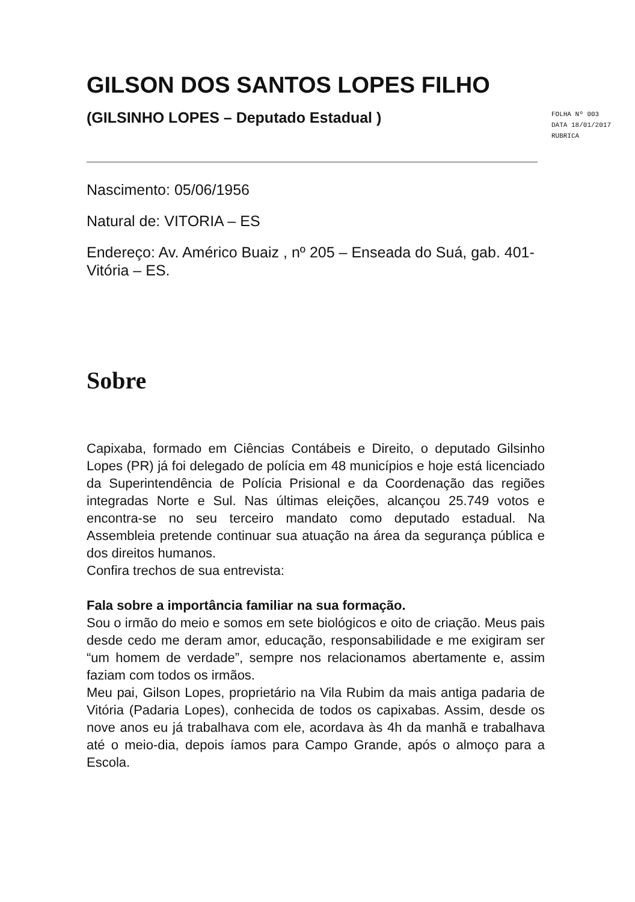GILSON DOS SANTOS LOPES FILHO
(GILSINHO LOPES – Deputado Estadual )
FOLHA Nº 003
DATA 18/01/2017
RUBRICA
Nascimento: 05/06/1956
Natural de: VITORIA – ES
Endereço: Av. Américo Buaiz , nº 205 – Enseada do Suá, gab. 401- Vitória – ES.
Sobre
Capixaba, formado em Ciências Contábeis e Direito, o deputado Gilsinho Lopes (PR) já foi delegado de polícia em 48 municípios e hoje está licenciado da Superintendência de Polícia Prisional e da Coordenação das regiões integradas Norte e Sul. Nas últimas eleições, alcançou 25.749 votos e encontra-se no seu terceiro mandato como deputado estadual. Na Assembleia pretende continuar sua atuação na área da segurança pública e dos direitos humanos.
Confira trechos de sua entrevista:
Fala sobre a importância familiar na sua formação.
Sou o irmão do meio e somos em sete biológicos e oito de criação. Meus pais desde cedo me deram amor, educação, responsabilidade e me exigiram ser “um homem de verdade”, sempre nos relacionamos abertamente e, assim faziam com todos os irmãos.
Meu pai, Gilson Lopes, proprietário na Vila Rubim da mais antiga padaria de Vitória (Padaria Lopes), conhecida de todos os capixabas. Assim, desde os nove anos eu já trabalhava com ele, acordava às 4h da manhã e trabalhava até o meio-dia, depois íamos para Campo Grande, após o almoço para a Escola.